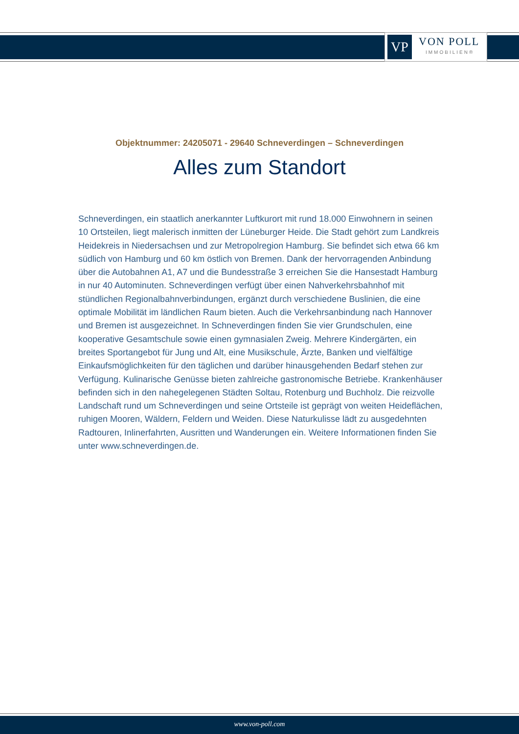VP
VON POLL
IMMOBILIEN®
Objektnummer: 24205071 - 29640 Schneverdingen – Schneverdingen
Alles zum Standort
Schneverdingen, ein staatlich anerkannter Luftkurort mit rund 18.000 Einwohnern in seinen 10 Ortsteilen, liegt malerisch inmitten der Lüneburger Heide. Die Stadt gehört zum Landkreis Heidekreis in Niedersachsen und zur Metropolregion Hamburg. Sie befindet sich etwa 66 km südlich von Hamburg und 60 km östlich von Bremen. Dank der hervorragenden Anbindung über die Autobahnen A1, A7 und die Bundesstraße 3 erreichen Sie die Hansestadt Hamburg in nur 40 Autominuten. Schneverdingen verfügt über einen Nahverkehrsbahnhof mit stündlichen Regionalbahnverbindungen, ergänzt durch verschiedene Buslinien, die eine optimale Mobilität im ländlichen Raum bieten. Auch die Verkehrsanbindung nach Hannover und Bremen ist ausgezeichnet. In Schneverdingen finden Sie vier Grundschulen, eine kooperative Gesamtschule sowie einen gymnasialen Zweig. Mehrere Kindergärten, ein breites Sportangebot für Jung und Alt, eine Musikschule, Ärzte, Banken und vielfältige Einkaufsmöglichkeiten für den täglichen und darüber hinausgehenden Bedarf stehen zur Verfügung. Kulinarische Genüsse bieten zahlreiche gastronomische Betriebe. Krankenhäuser befinden sich in den nahegelegenen Städten Soltau, Rotenburg und Buchholz. Die reizvolle Landschaft rund um Schneverdingen und seine Ortsteile ist geprägt von weiten Heideflächen, ruhigen Mooren, Wäldern, Feldern und Weiden. Diese Naturkulisse lädt zu ausgedehnten Radtouren, Inlinerfahrten, Ausritten und Wanderungen ein. Weitere Informationen finden Sie unter www.schneverdingen.de.
www.von-poll.com